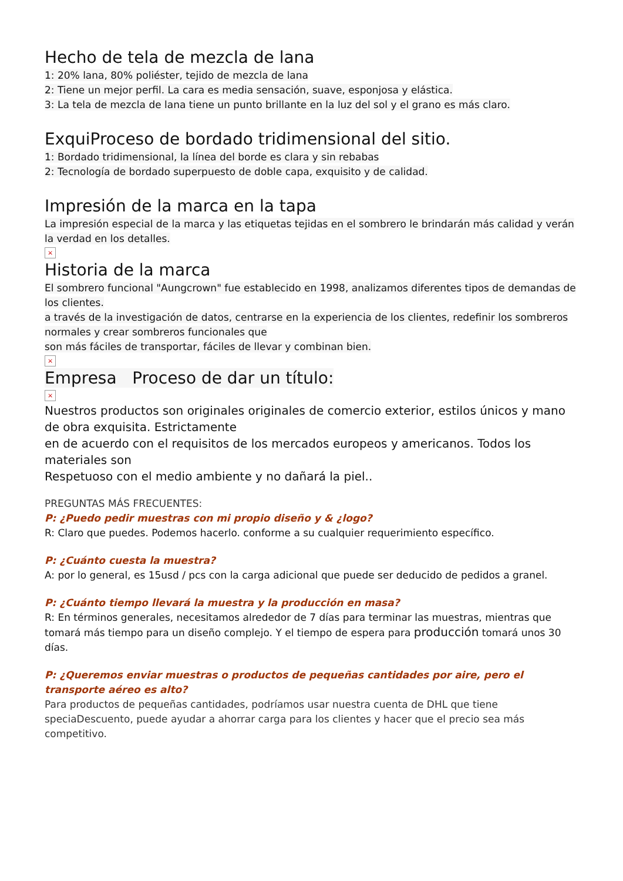Hecho de tela de mezcla de lana
1: 20% lana, 80% poliéster, tejido de mezcla de lana
2: Tiene un mejor perfil. La cara es media sensación, suave, esponjosa y elástica.
3: La tela de mezcla de lana tiene un punto brillante en la luz del sol y el grano es más claro.
ExquiProceso de bordado tridimensional del sitio.
1: Bordado tridimensional, la línea del borde es clara y sin rebabas
2: Tecnología de bordado superpuesto de doble capa, exquisito y de calidad.
Impresión de la marca en la tapa
La impresión especial de la marca y las etiquetas tejidas en el sombrero le brindarán más calidad y verán la verdad en los detalles.
×
Historia de la marca
El sombrero funcional "Aungcrown" fue establecido en 1998, analizamos diferentes tipos de demandas de los clientes.
a través de la investigación de datos, centrarse en la experiencia de los clientes, redefinir los sombreros normales y crear sombreros funcionales que
son más fáciles de transportar, fáciles de llevar y combinan bien.
×
Empresa Proceso de dar un título:
×
Nuestros productos son originales originales de comercio exterior, estilos únicos y mano de obra exquisita. Estrictamente
en de acuerdo con el requisitos de los mercados europeos y americanos. Todos los materiales son
Respetuoso con el medio ambiente y no dañará la piel..
PREGUNTAS MÁS FRECUENTES:
P: ¿Puedo pedir muestras con mi propio diseño y & ¿logo?
R: Claro que puedes. Podemos hacerlo. conforme a su cualquier requerimiento específico.
P: ¿Cuánto cuesta la muestra?
A: por lo general, es 15usd / pcs con la carga adicional que puede ser deducido de pedidos a granel.
P: ¿Cuánto tiempo llevará la muestra y la producción en masa?
R: En términos generales, necesitamos alrededor de 7 días para terminar las muestras, mientras que tomará más tiempo para un diseño complejo. Y el tiempo de espera para producción tomará unos 30 días.
P: ¿Queremos enviar muestras o productos de pequeñas cantidades por aire, pero el transporte aéreo es alto?
Para productos de pequeñas cantidades, podríamos usar nuestra cuenta de DHL que tiene speciaDescuento, puede ayudar a ahorrar carga para los clientes y hacer que el precio sea más competitivo.